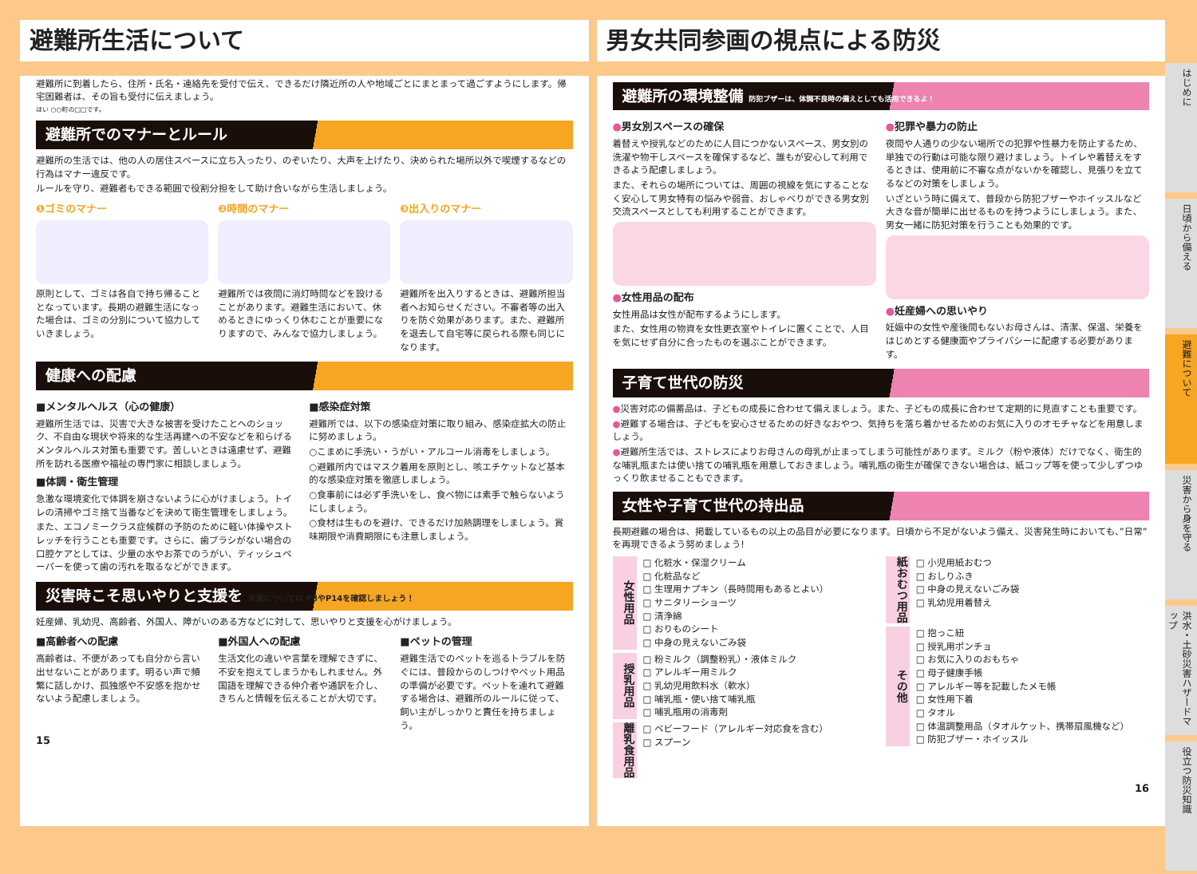避難所生活について
避難所に到着したら、住所・氏名・連絡先を受付で伝え、できるだけ隣近所の人や地域ごとにまとまって過ごすようにします。帰宅困難者は、その旨も受付に伝えましょう。
はい ○○町の□□です。
避難所でのマナーとルール
避難所の生活では、他の人の居住スペースに立ち入ったり、のぞいたり、大声を上げたり、決められた場所以外で喫煙するなどの行為はマナー違反です。
ルールを守り、避難者もできる範囲で役割分担をして助け合いながら生活しましょう。
❶ゴミのマナー
原則として、ゴミは各自で持ち帰ることとなっています。長期の避難生活になった場合は、ゴミの分別について協力していきましょう。
❷時間のマナー
避難所では夜間に消灯時間などを設けることがあります。避難生活において、休めるときにゆっくり休むことが重要になりますので、みんなで協力しましょう。
❸出入りのマナー
避難所を出入りするときは、避難所担当者へお知らせください。不審者等の出入りを防ぐ効果があります。また、避難所を退去して自宅等に戻られる際も同じになります。
健康への配慮
■メンタルヘルス（心の健康）
避難所生活では、災害で大きな被害を受けたことへのショック、不自由な現状や将来的な生活再建への不安などを和らげるメンタルヘルス対策も重要です。苦しいときは遠慮せず、避難所を訪れる医療や福祉の専門家に相談しましょう。
■体調・衛生管理
急激な環境変化で体調を崩さないように心がけましょう。トイレの清掃やゴミ捨て当番などを決めて衛生管理をしましょう。
また、エコノミークラス症候群の予防のために軽い体操やストレッチを行うことも重要です。さらに、歯ブラシがない場合の口腔ケアとしては、少量の水やお茶でのうがい、ティッシュペーパーを使って歯の汚れを取るなどができます。
■感染症対策
避難所では、以下の感染症対策に取り組み、感染症拡大の防止に努めましょう。
○こまめに手洗い・うがい・アルコール消毒をしましょう。
○避難所内ではマスク着用を原則とし、咳エチケットなど基本的な感染症対策を徹底しましょう。
○食事前には必ず手洗いをし、食べ物には素手で触らないようにしましょう。
○食材は生ものを避け、できるだけ加熱調理をしましょう。賞味期限や消費期限にも注意しましょう。
災害時こそ思いやりと支援を 支援については P8やP14を確認しましょう！
妊産婦、乳幼児、高齢者、外国人、障がいのある方などに対して、思いやりと支援を心がけましょう。
■高齢者への配慮
高齢者は、不便があっても自分から言い出せないことがあります。明るい声で頻繁に話しかけ、孤独感や不安感を抱かせないよう配慮しましょう。
■外国人への配慮
生活文化の違いや言葉を理解できずに、不安を抱えてしまうかもしれません。外国語を理解できる仲介者や通訳を介し、きちんと情報を伝えることが大切です。
■ペットの管理
避難生活でのペットを巡るトラブルを防ぐには、普段からのしつけやペット用品の準備が必要です。ペットを連れて避難する場合は、避難所のルールに従って、飼い主がしっかりと責任を持ちましょう。
15
男女共同参画の視点による防災
避難所の環境整備 防犯ブザーは、体調不良時の備えとしても活用できるよ！
●男女別スペースの確保
着替えや授乳などのために人目につかないスペース、男女別の洗濯や物干しスペースを確保するなど、誰もが安心して利用できるよう配慮しましょう。
また、それらの場所については、周囲の視線を気にすることなく安心して男女特有の悩みや弱音、おしゃべりができる男女別交流スペースとしても利用することができます。
●女性用品の配布
女性用品は女性が配布するようにします。
また、女性用の物資を女性更衣室やトイレに置くことで、人目を気にせず自分に合ったものを選ぶことができます。
●犯罪や暴力の防止
夜間や人通りの少ない場所での犯罪や性暴力を防止するため、単独での行動は可能な限り避けましょう。トイレや着替えをするときは、使用前に不審な点がないかを確認し、見張りを立てるなどの対策をしましょう。
いざという時に備えて、普段から防犯ブザーやホイッスルなど大きな音が簡単に出せるものを持つようにしましょう。また、男女一緒に防犯対策を行うことも効果的です。
●妊産婦への思いやり
妊娠中の女性や産後間もないお母さんは、清潔、保温、栄養をはじめとする健康面やプライバシーに配慮する必要があります。
子育て世代の防災
●災害対応の備蓄品は、子どもの成長に合わせて備えましょう。また、子どもの成長に合わせて定期的に見直すことも重要です。
●避難する場合は、子どもを安心させるための好きなおやつ、気持ちを落ち着かせるためのお気に入りのオモチャなどを用意しましょう。
●避難所生活では、ストレスによりお母さんの母乳が止まってしまう可能性があります。ミルク（粉や液体）だけでなく、衛生的な哺乳瓶または使い捨ての哺乳瓶を用意しておきましょう。哺乳瓶の衛生が確保できない場合は、紙コップ等を使って少しずつゆっくり飲ませることもできます。
女性や子育て世代の持出品
長期避難の場合は、掲載しているもの以上の品目が必要になります。日頃から不足がないよう備え、災害発生時においても、”日常”を再現できるよう努めましょう!
女性用品
□ 化粧水・保湿クリーム
□ 化粧品など
□ 生理用ナプキン（長時間用もあるとよい）
□ サニタリーショーツ
□ 清浄綿
□ おりものシート
□ 中身の見えないごみ袋
授乳用品
□ 粉ミルク（調整粉乳）・液体ミルク
□ アレルギー用ミルク
□ 乳幼児用飲料水（軟水）
□ 哺乳瓶・使い捨て哺乳瓶
□ 哺乳瓶用の消毒剤
離乳食用品
□ ベビーフード（アレルギー対応食を含む）
□ スプーン
紙おむつ用品
□ 小児用紙おむつ
□ おしりふき
□ 中身の見えないごみ袋
□ 乳幼児用着替え
その他
□ 抱っこ紐
□ 授乳用ポンチョ
□ お気に入りのおもちゃ
□ 母子健康手帳
□ アレルギー等を記載したメモ帳
□ 女性用下着
□ タオル
□ 体温調整用品（タオルケット、携帯扇風機など）
□ 防犯ブザー・ホイッスル
16
はじめに
日頃から備える
避難について
災害から身を守る
洪水・土砂災害ハザードマップ
役立つ防災知識